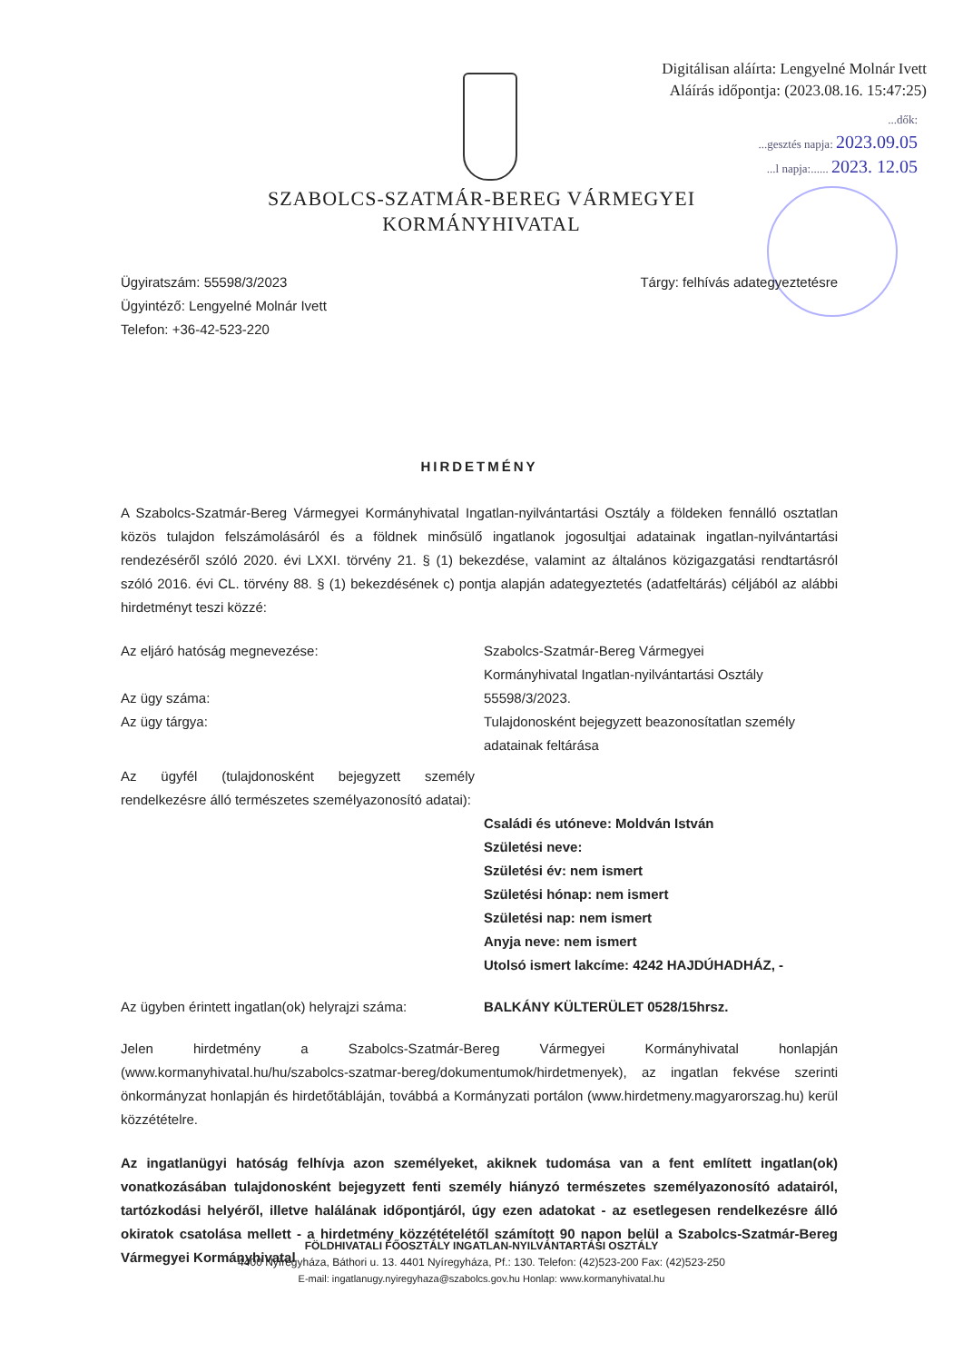Digitálisan aláírta: Lengyelné Molnár Ivett
Aláírás időpontja: (2023.08.16. 15:47:25)
...dők:
...gesztés napja: 2023.09.05
...l napja:...... 2023. 12.05
SZABOLCS-SZATMÁR-BEREG VÁRMEGYEI
KORMÁNYHIVATAL
Ügyiratszám: 55598/3/2023
Ügyintéző: Lengyelné Molnár Ivett
Telefon: +36-42-523-220
Tárgy: felhívás adategyeztetésre
HIRDETMÉNY
A Szabolcs-Szatmár-Bereg Vármegyei Kormányhivatal Ingatlan-nyilvántartási Osztály a földeken fennálló osztatlan közös tulajdon felszámolásáról és a földnek minősülő ingatlanok jogosultjai adatainak ingatlan-nyilvántartási rendezéséről szóló 2020. évi LXXI. törvény 21. § (1) bekezdése, valamint az általános közigazgatási rendtartásról szóló 2016. évi CL. törvény 88. § (1) bekezdésének c) pontja alapján adategyeztetés (adatfeltárás) céljából az alábbi hirdetményt teszi közzé:
| Az eljáró hatóság megnevezése: | Szabolcs-Szatmár-Bereg Vármegyei Kormányhivatal Ingatlan-nyilvántartási Osztály |
| Az ügy száma: | 55598/3/2023. |
| Az ügy tárgya: | Tulajdonosként bejegyzett beazonosítatlan személy adatainak feltárása |
| Az ügyfél (tulajdonosként bejegyzett személy rendelkezésre álló természetes személyazonosító adatai): | Családi és utóneve: Moldván István Születési neve: Születési év: nem ismert Születési hónap: nem ismert Születési nap: nem ismert Anyja neve: nem ismert Utolsó ismert lakcíme: 4242 HAJDÚHADHÁZ, - |
| Az ügyben érintett ingatlan(ok) helyrajzi száma: | BALKÁNY KÜLTERÜLET 0528/15hrsz. |
Jelen hirdetmény a Szabolcs-Szatmár-Bereg Vármegyei Kormányhivatal honlapján (www.kormanyhivatal.hu/hu/szabolcs-szatmar-bereg/dokumentumok/hirdetmenyek), az ingatlan fekvése szerinti önkormányzat honlapján és hirdetőtábláján, továbbá a Kormányzati portálon (www.hirdetmeny.magyarorszag.hu) kerül közzétételre.
Az ingatlanügyi hatóság felhívja azon személyeket, akiknek tudomása van a fent említett ingatlan(ok) vonatkozásában tulajdonosként bejegyzett fenti személy hiányzó természetes személyazonosító adatairól, tartózkodási helyéről, illetve halálának időpontjáról, úgy ezen adatokat - az esetlegesen rendelkezésre álló okiratok csatolása mellett - a hirdetmény közzétételétől számított 90 napon belül a Szabolcs-Szatmár-Bereg Vármegyei Kormányhivatal
FÖLDHIVATALI FŐOSZTÁLY INGATLAN-NYILVÁNTARTÁSI OSZTÁLY
4400 Nyíregyháza, Báthori u. 13. 4401 Nyíregyháza, Pf.: 130. Telefon: (42)523-200 Fax: (42)523-250
E-mail: ingatlanugy.nyiregyhaza@szabolcs.gov.hu Honlap: www.kormanyhivatal.hu